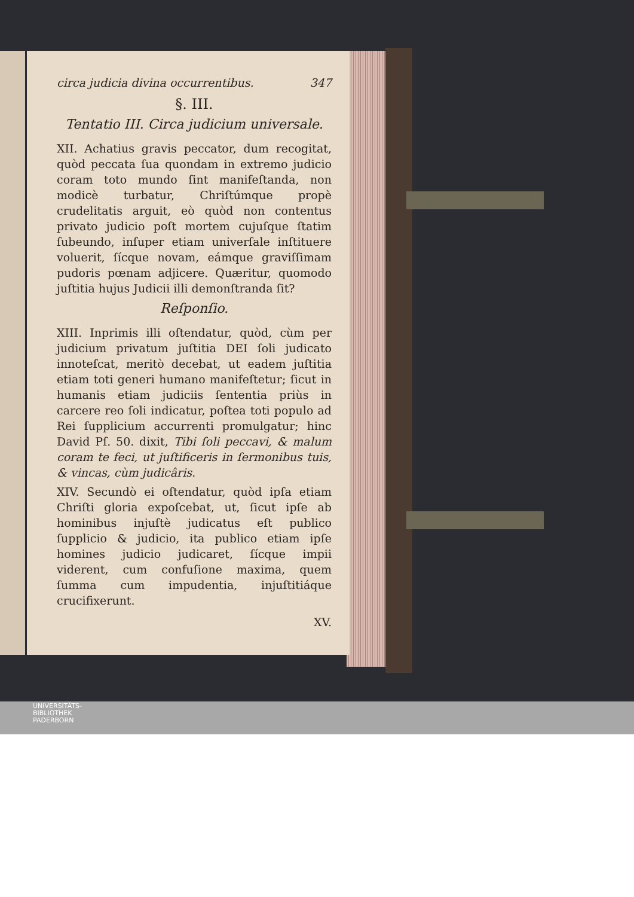circa judicia divina occurrentibus. 347
§. III.
Tentatio III. Circa judicium universale.
XII. Achatius gravis peccator, dum recogitat, quòd peccata ſua quondam in extremo judicio coram toto mundo ſint manifeſtanda, non modicè turbatur, Chriſtúmque propè crudelitatis arguit, eò quòd non contentus privato judicio poſt mortem cujuſque ſtatim ſubeundo, inſuper etiam univerſale inſtituere voluerit, ſícque novam, eámque graviſſimam pudoris pœnam adjicere. Quæritur, quomodo juſtitia hujus Judicii illi demonſtranda ſit?
Reſponſio.
XIII. Inprimis illi oſtendatur, quòd, cùm per judicium privatum juſtitia DEI ſoli judicato innoteſcat, meritò decebat, ut eadem juſtitia etiam toti generi humano manifeſtetur; ſicut in humanis etiam judiciis ſententia priùs in carcere reo ſoli indicatur, poſtea toti populo ad Rei ſupplicium accurrenti promulgatur; hinc David Pſ. 50. dixit, Tibi ſoli peccavi, & malum coram te feci, ut juſtificeris in ſermonibus tuis, & vincas, cùm judicâris.
XIV. Secundò ei oſtendatur, quòd ipſa etiam Chriſti gloria expoſcebat, ut, ſicut ipſe ab hominibus injuſtè judicatus eſt publico ſupplicio & judicio, ita publico etiam ipſe homines judicio judicaret, ſícque impii viderent, cum confuſione maxima, quem ſumma cum impudentia, injuſtitiáque crucifixerunt.
XV.
UNIVERSITÄTS-
BIBLIOTHEK
PADERBORN